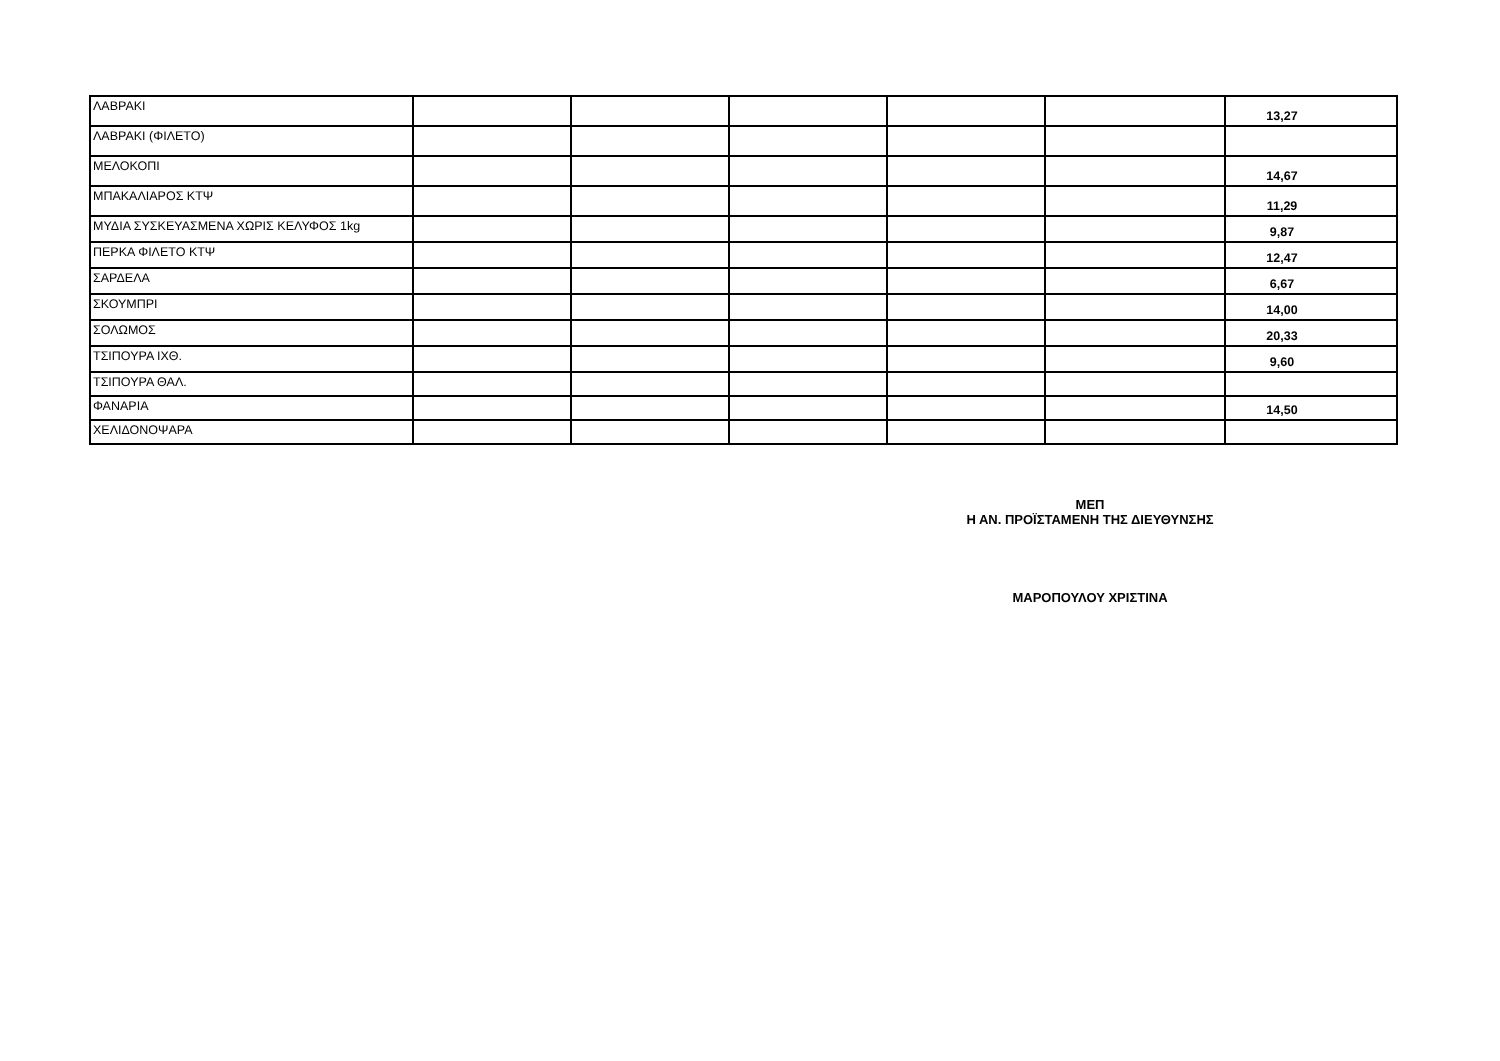| ΛΑΒΡΑΚΙ | | | | | | 13,27 |
| ΛΑΒΡΑΚΙ (ΦΙΛΕΤΟ) | | | | | | |
| ΜΕΛΟΚΟΠΙ | | | | | | 14,67 |
| ΜΠΑΚΑΛΙΑΡΟΣ ΚΤΨ | | | | | | 11,29 |
| ΜΥΔΙΑ ΣΥΣΚΕΥΑΣΜΕΝΑ ΧΩΡΙΣ ΚΕΛΥΦΟΣ 1kg | | | | | | 9,87 |
| ΠΕΡΚΑ ΦΙΛΕΤΟ ΚΤΨ | | | | | | 12,47 |
| ΣΑΡΔΕΛΑ | | | | | | 6,67 |
| ΣΚΟΥΜΠΡΙ | | | | | | 14,00 |
| ΣΟΛΩΜΟΣ | | | | | | 20,33 |
| ΤΣΙΠΟΥΡΑ ΙΧΘ. | | | | | | 9,60 |
| ΤΣΙΠΟΥΡΑ ΘΑΛ. | | | | | | |
| ΦΑΝΑΡΙΑ | | | | | | 14,50 |
| ΧΕΛΙΔΟΝΟΨΑΡΑ | | | | | | |
ΜΕΠ
Η ΑΝ. ΠΡΟΪΣΤΑΜΕΝΗ ΤΗΣ ΔΙΕΥΘΥΝΣΗΣ
ΜΑΡΟΠΟΥΛΟΥ ΧΡΙΣΤΙΝΑ